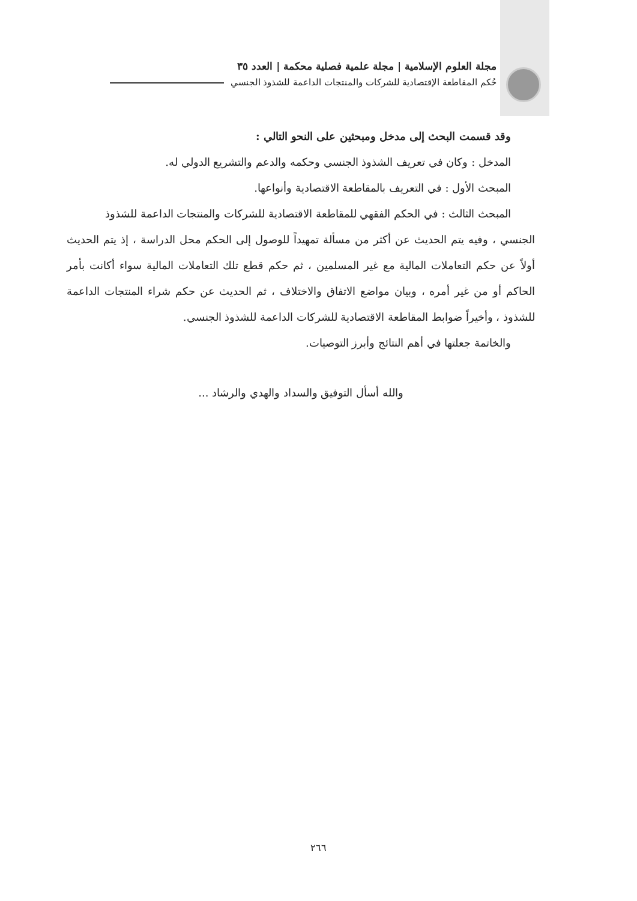مجلة العلوم الإسلامية | مجلة علمية فصلية محكمة | العدد ٣٥
حُكم المقاطعة الإقتصادية للشركات والمنتجات الداعمة للشذوذ الجنسي
وقد قسمت البحث إلى مدخل ومبحثين على النحو التالي :
المدخل : وكان في تعريف الشذوذ الجنسي وحكمه والدعم والتشريع الدولي له.
المبحث الأول : في التعريف بالمقاطعة الاقتصادية وأنواعها.
المبحث الثالث : في الحكم الفقهي للمقاطعة الاقتصادية للشركات والمنتجات الداعمة للشذوذ
الجنسي ، وفيه يتم الحديث عن أكثر من مسألة تمهيداً للوصول إلى الحكم محل الدراسة ، إذ يتم الحديث أولاً عن حكم التعاملات المالية مع غير المسلمين ، ثم حكم قطع تلك التعاملات المالية سواء أكانت بأمر الحاكم أو من غير أمره ، وبيان مواضع الاتفاق والاختلاف ، ثم الحديث عن حكم شراء المنتجات الداعمة للشذوذ ، وأخيراً ضوابط المقاطعة الاقتصادية للشركات الداعمة للشذوذ الجنسي.
والخاتمة جعلتها في أهم النتائج وأبرز التوصيات.
والله أسأل التوفيق والسداد والهدي والرشاد ...
٢٦٦